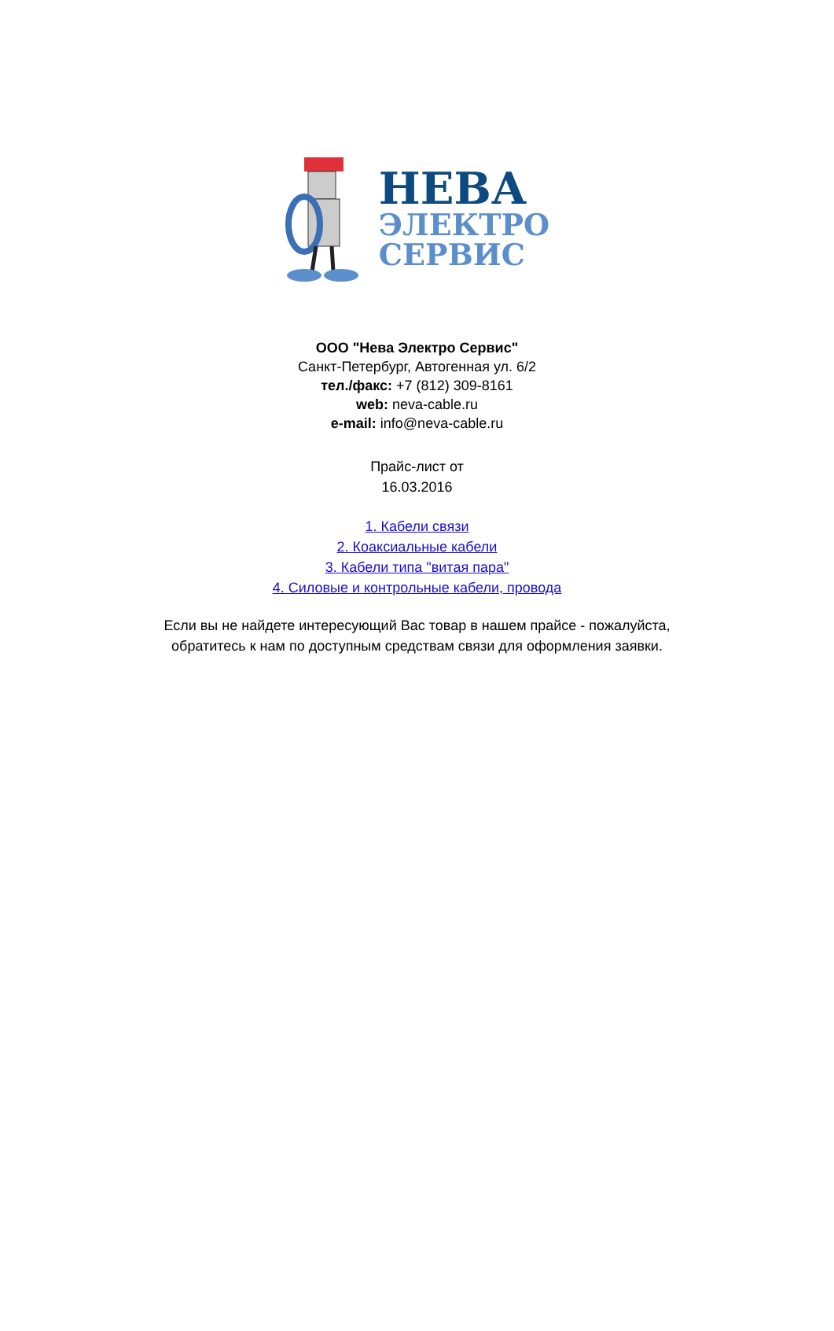НЕВА
ЭЛЕКТРО
СЕРВИС
ООО "Нева Электро Сервис"
Санкт-Петербург, Автогенная ул. 6/2
тел./факс: +7 (812) 309-8161
web: neva-cable.ru
e-mail: info@neva-cable.ru
Прайс-лист от
16.03.2016
1. Кабели связи
2. Коаксиальные кабели
3. Кабели типа "витая пара"
4. Силовые и контрольные кабели, провода
Если вы не найдете интересующий Вас товар в нашем прайсе - пожалуйста,
обратитесь к нам по доступным средствам связи для оформления заявки.